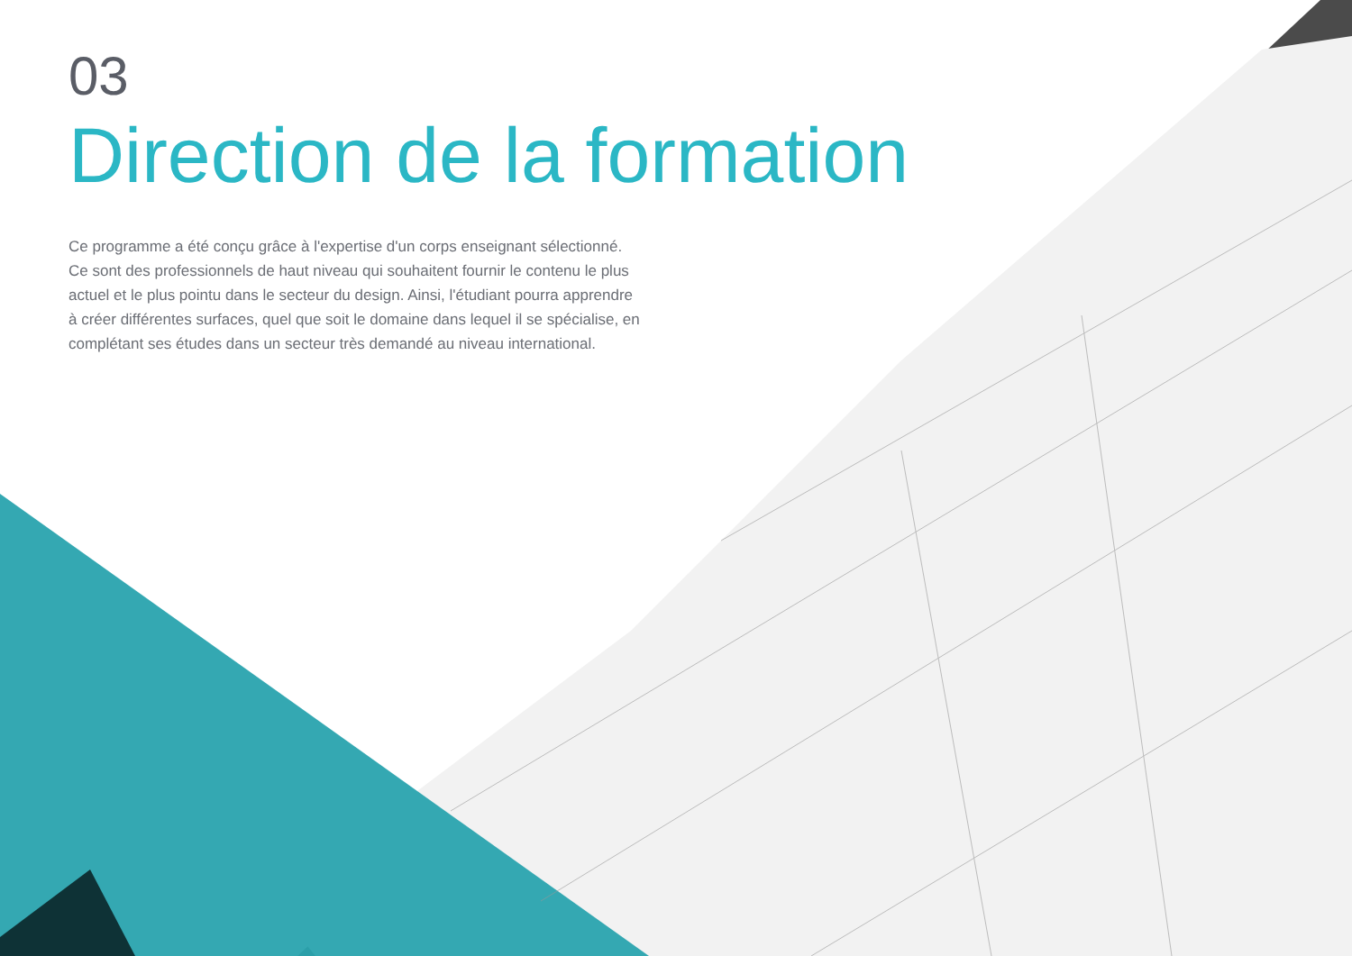03
Direction de la formation
Ce programme a été conçu grâce à l'expertise d'un corps enseignant sélectionné. Ce sont des professionnels de haut niveau qui souhaitent fournir le contenu le plus actuel et le plus pointu dans le secteur du design. Ainsi, l'étudiant pourra apprendre à créer différentes surfaces, quel que soit le domaine dans lequel il se spécialise, en complétant ses études dans un secteur très demandé au niveau international.